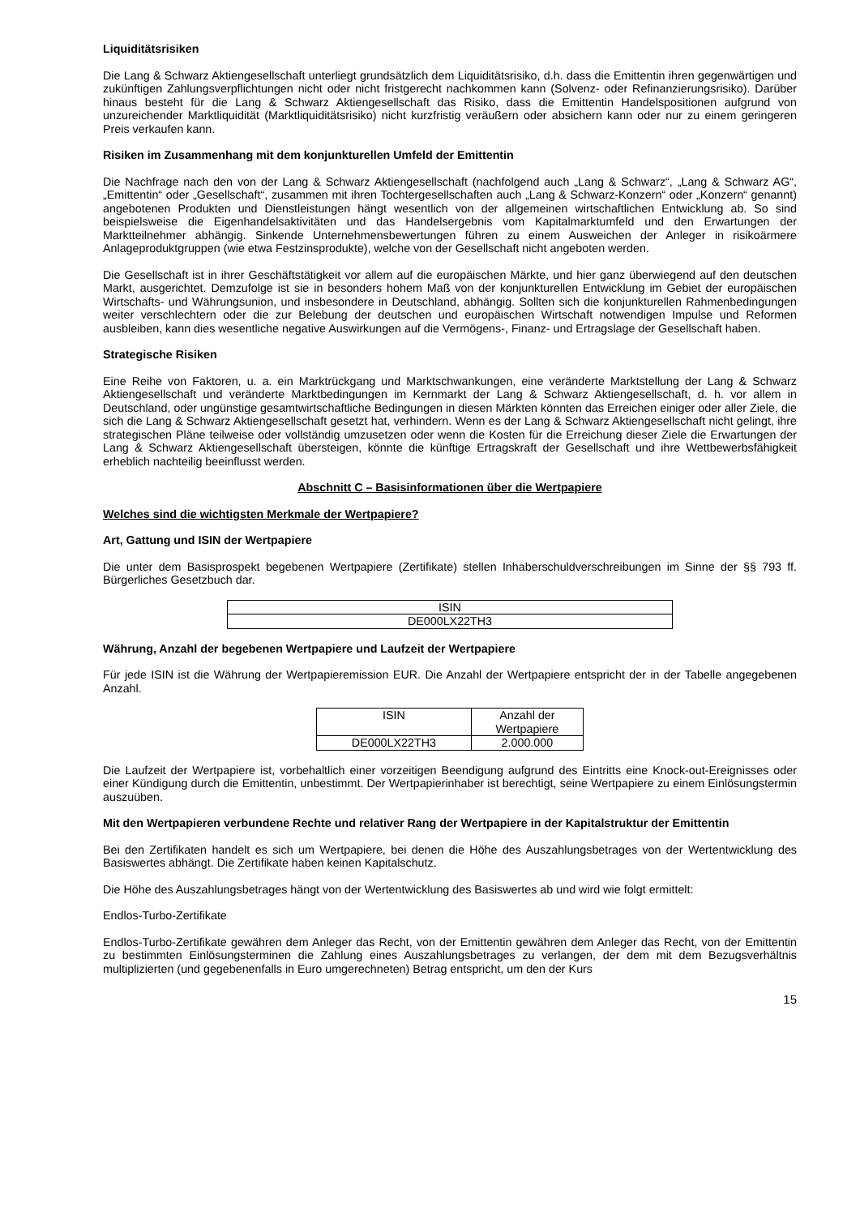Liquiditätsrisiken
Die Lang & Schwarz Aktiengesellschaft unterliegt grundsätzlich dem Liquiditätsrisiko, d.h. dass die Emittentin ihren gegenwärtigen und zukünftigen Zahlungsverpflichtungen nicht oder nicht fristgerecht nachkommen kann (Solvenz- oder Refinanzierungsrisiko). Darüber hinaus besteht für die Lang & Schwarz Aktiengesellschaft das Risiko, dass die Emittentin Handelspositionen aufgrund von unzureichender Marktliquidität (Marktliquiditätsrisiko) nicht kurzfristig veräußern oder absichern kann oder nur zu einem geringeren Preis verkaufen kann.
Risiken im Zusammenhang mit dem konjunkturellen Umfeld der Emittentin
Die Nachfrage nach den von der Lang & Schwarz Aktiengesellschaft (nachfolgend auch „Lang & Schwarz“, „Lang & Schwarz AG“, „Emittentin“ oder „Gesellschaft“, zusammen mit ihren Tochtergesellschaften auch „Lang & Schwarz-Konzern“ oder „Konzern“ genannt) angebotenen Produkten und Dienstleistungen hängt wesentlich von der allgemeinen wirtschaftlichen Entwicklung ab. So sind beispielsweise die Eigenhandelsaktivitäten und das Handelsergebnis vom Kapitalmarktumfeld und den Erwartungen der Marktteilnehmer abhängig. Sinkende Unternehmensbewertungen führen zu einem Ausweichen der Anleger in risikoärmere Anlageproduktgruppen (wie etwa Festzinsprodukte), welche von der Gesellschaft nicht angeboten werden.
Die Gesellschaft ist in ihrer Geschäftstätigkeit vor allem auf die europäischen Märkte, und hier ganz überwiegend auf den deutschen Markt, ausgerichtet. Demzufolge ist sie in besonders hohem Maß von der konjunkturellen Entwicklung im Gebiet der europäischen Wirtschafts- und Währungsunion, und insbesondere in Deutschland, abhängig. Sollten sich die konjunkturellen Rahmenbedingungen weiter verschlechtern oder die zur Belebung der deutschen und europäischen Wirtschaft notwendigen Impulse und Reformen ausbleiben, kann dies wesentliche negative Auswirkungen auf die Vermögens-, Finanz- und Ertragslage der Gesellschaft haben.
Strategische Risiken
Eine Reihe von Faktoren, u. a. ein Marktrückgang und Marktschwankungen, eine veränderte Marktstellung der Lang & Schwarz Aktiengesellschaft und veränderte Marktbedingungen im Kernmarkt der Lang & Schwarz Aktiengesellschaft, d. h. vor allem in Deutschland, oder ungünstige gesamtwirtschaftliche Bedingungen in diesen Märkten könnten das Erreichen einiger oder aller Ziele, die sich die Lang & Schwarz Aktiengesellschaft gesetzt hat, verhindern. Wenn es der Lang & Schwarz Aktiengesellschaft nicht gelingt, ihre strategischen Pläne teilweise oder vollständig umzusetzen oder wenn die Kosten für die Erreichung dieser Ziele die Erwartungen der Lang & Schwarz Aktiengesellschaft übersteigen, könnte die künftige Ertragskraft der Gesellschaft und ihre Wettbewerbsfähigkeit erheblich nachteilig beeinflusst werden.
Abschnitt C – Basisinformationen über die Wertpapiere
Welches sind die wichtigsten Merkmale der Wertpapiere?
Art, Gattung und ISIN der Wertpapiere
Die unter dem Basisprospekt begebenen Wertpapiere (Zertifikate) stellen Inhaberschuldverschreibungen im Sinne der §§ 793 ff. Bürgerliches Gesetzbuch dar.
| ISIN |
| DE000LX22TH3 |
Währung, Anzahl der begebenen Wertpapiere und Laufzeit der Wertpapiere
Für jede ISIN ist die Währung der Wertpapieremission EUR. Die Anzahl der Wertpapiere entspricht der in der Tabelle angegebenen Anzahl.
| ISIN | Anzahl der Wertpapiere |
| DE000LX22TH3 | 2.000.000 |
Die Laufzeit der Wertpapiere ist, vorbehaltlich einer vorzeitigen Beendigung aufgrund des Eintritts eine Knock-out-Ereignisses oder einer Kündigung durch die Emittentin, unbestimmt. Der Wertpapierinhaber ist berechtigt, seine Wertpapiere zu einem Einlösungstermin auszuüben.
Mit den Wertpapieren verbundene Rechte und relativer Rang der Wertpapiere in der Kapitalstruktur der Emittentin
Bei den Zertifikaten handelt es sich um Wertpapiere, bei denen die Höhe des Auszahlungsbetrages von der Wertentwicklung des Basiswertes abhängt. Die Zertifikate haben keinen Kapitalschutz.
Die Höhe des Auszahlungsbetrages hängt von der Wertentwicklung des Basiswertes ab und wird wie folgt ermittelt:
Endlos-Turbo-Zertifikate
Endlos-Turbo-Zertifikate gewähren dem Anleger das Recht, von der Emittentin gewähren dem Anleger das Recht, von der Emittentin zu bestimmten Einlösungsterminen die Zahlung eines Auszahlungsbetrages zu verlangen, der dem mit dem Bezugsverhältnis multiplizierten (und gegebenenfalls in Euro umgerechneten) Betrag entspricht, um den der Kurs
15